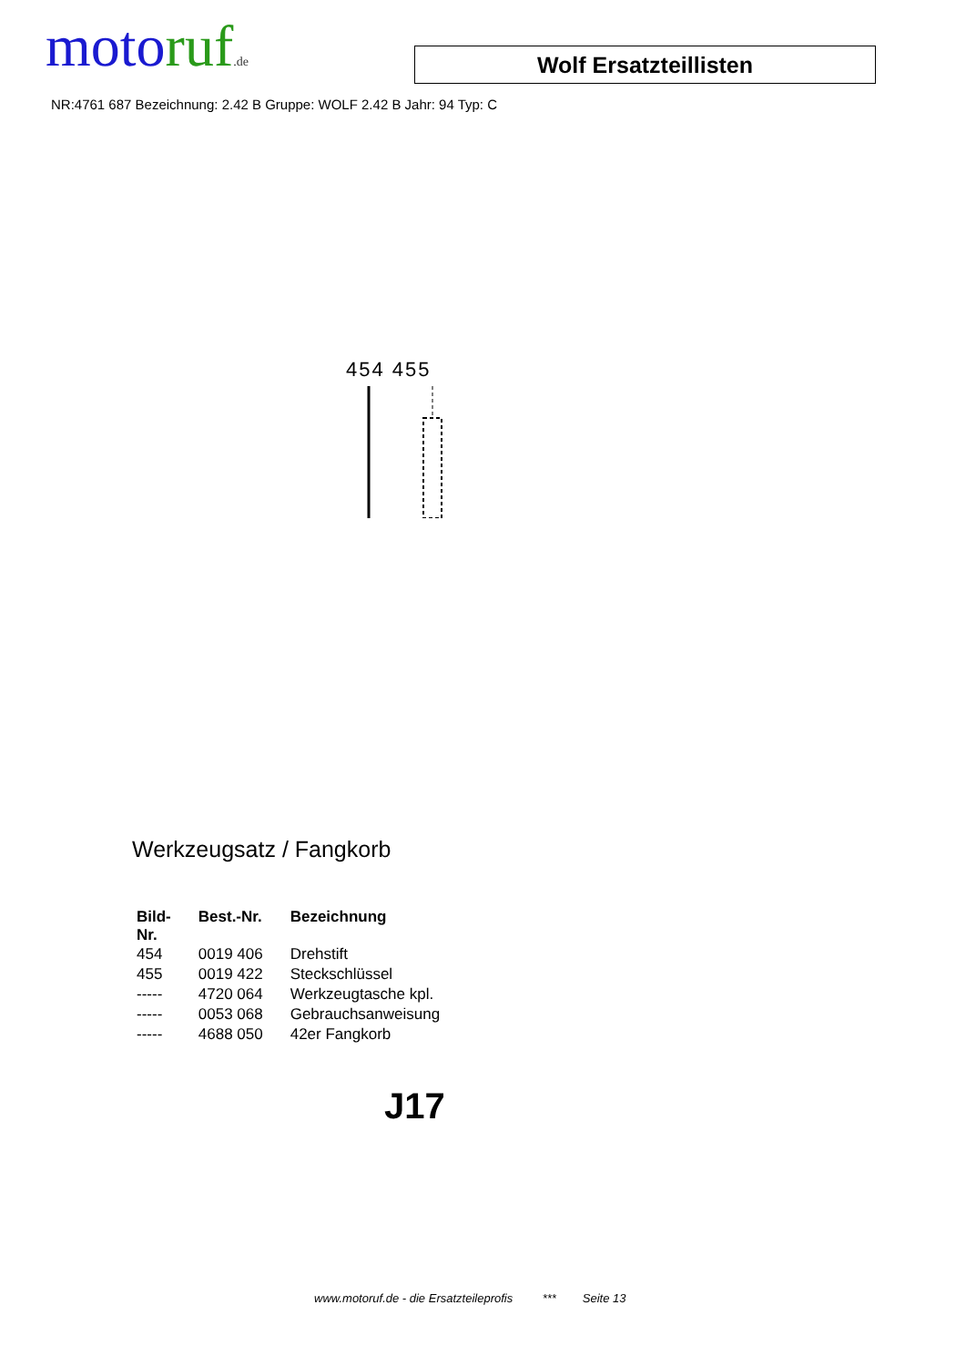moto ruf.de
Wolf Ersatzteillisten
NR:4761 687 Bezeichnung: 2.42 B Gruppe: WOLF 2.42 B Jahr: 94 Typ: C
454 455
Werkzeugsatz / Fangkorb
| Bild- Nr. | Best.-Nr. | Bezeichnung |
| --- | --- | --- |
| 454 | 0019 406 | Drehstift |
| 455 | 0019 422 | Steckschlüssel |
| ----- | 4720 064 | Werkzeugtasche kpl. |
| ----- | 0053 068 | Gebrauchsanweisung |
| ----- | 4688 050 | 42er Fangkorb |
J17
www.motoruf.de - die Ersatzteileprofis *** Seite 13